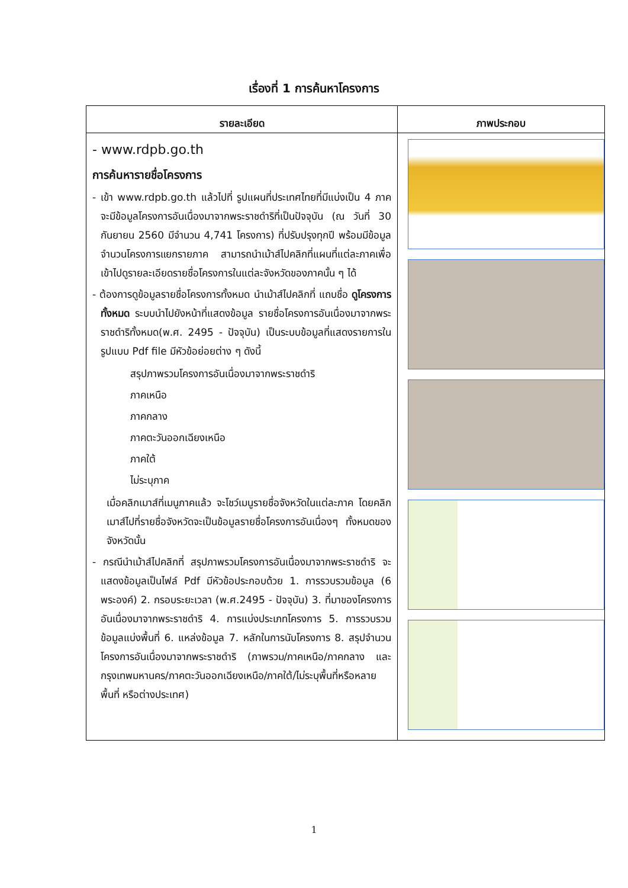เรื่องที่ 1 การค้นหาโครงการ
| รายละเอียด | ภาพประกอบ |
| --- | --- |
| - www.rdpb.go.th การค้นหารายชื่อโครงการ - เข้า www.rdpb.go.th แล้วไปที่ รูปแผนที่ประเทศไทยที่มีแบ่งเป็น 4 ภาค จะมีข้อมูลโครงการอันเนื่องมาจากพระราชดำริที่เป็นปัจจุบัน (ณ วันที่ 30 กันยายน 2560 มีจำนวน 4,741 โครงการ) ที่ปรับปรุงทุกปี พร้อมมีข้อมูลจำนวนโครงการแยกรายภาค สามารถนำเม้าส์ไปคลิกที่แผนที่แต่ละภาคเพื่อเข้าไปดูรายละเอียดรายชื่อโครงการในแต่ละจังหวัดของภาคนั้น ๆ ได้ - ต้องการดูข้อมูลรายชื่อโครงการทั้งหมด นำเม้าส์ไปคลิกที่ แถบชื่อ ดูโครงการทั้งหมด ระบบนำไปยังหน้าที่แสดงข้อมูล รายชื่อโครงการอันเนื่องมาจากพระราชดำริทั้งหมด(พ.ศ. 2495 - ปัจจุบัน) เป็นระบบข้อมูลที่แสดงรายการในรูปแบบ Pdf file มีหัวข้อย่อยต่าง ๆ ดังนี้ สรุปภาพรวมโครงการอันเนื่องมาจากพระราชดำริ ภาคเหนือ ภาคกลาง ภาคตะวันออกเฉียงเหนือ ภาคใต้ ไม่ระบุภาค เมื่อคลิกเมาส์ที่เมนูภาคแล้ว จะโชว์เมนูรายชื่อจังหวัดในแต่ละภาค โดยคลิกเมาส์ไปที่รายชื่อจังหวัดจะเป็นข้อมูลรายชื่อโครงการอันเนื่องๆ ทั้งหมดของจังหวัดนั้น - กรณีนำเม้าส์ไปคลิกที่ สรุปภาพรวมโครงการอันเนื่องมาจากพระราชดำริ จะแสดงข้อมูลเป็นไฟล์ Pdf มีหัวข้อประกอบด้วย 1. การรวบรวมข้อมูล (6 พระองค์) 2. กรอบระยะเวลา (พ.ศ.2495 - ปัจจุบัน) 3. ที่มาของโครงการอันเนื่องมาจากพระราชดำริ 4. การแบ่งประเภทโครงการ 5. การรวบรวมข้อมูลแบ่งพื้นที่ 6. แหล่งข้อมูล 7. หลักในการนับโครงการ 8. สรุปจำนวนโครงการอันเนื่องมาจากพระราชดำริ (ภาพรวม/ภาคเหนือ/ภาคกลาง และกรุงเทพมหานคร/ภาคตะวันออกเฉียงเหนือ/ภาคใต้/ไม่ระบุพื้นที่หรือหลายพื้นที่ หรือต่างประเทศ) | |
1